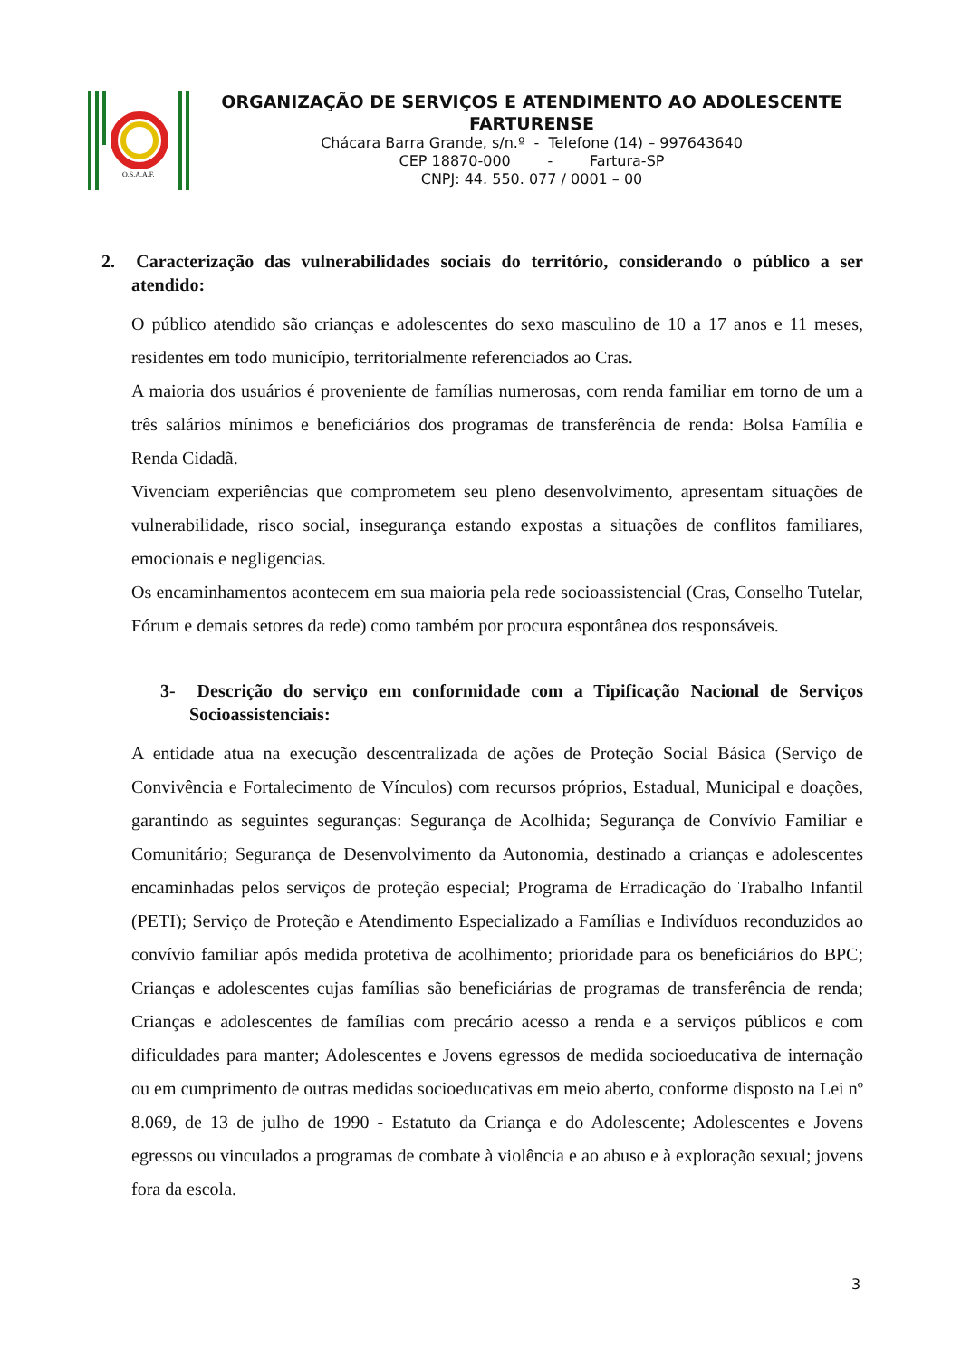O.S.A.A.F.
ORGANIZAÇÃO DE SERVIÇOS E ATENDIMENTO AO ADOLESCENTE FARTURENSE
Chácara Barra Grande, s/n.º - Telefone (14) – 997643640
CEP 18870-000 - Fartura-SP
CNPJ: 44. 550. 077 / 0001 – 00
2. Caracterização das vulnerabilidades sociais do território, considerando o público a ser atendido:
O público atendido são crianças e adolescentes do sexo masculino de 10 a 17 anos e 11 meses, residentes em todo município, territorialmente referenciados ao Cras.
A maioria dos usuários é proveniente de famílias numerosas, com renda familiar em torno de um a três salários mínimos e beneficiários dos programas de transferência de renda: Bolsa Família e Renda Cidadã.
Vivenciam experiências que comprometem seu pleno desenvolvimento, apresentam situações de vulnerabilidade, risco social, insegurança estando expostas a situações de conflitos familiares, emocionais e negligencias.
Os encaminhamentos acontecem em sua maioria pela rede socioassistencial (Cras, Conselho Tutelar, Fórum e demais setores da rede) como também por procura espontânea dos responsáveis.
3- Descrição do serviço em conformidade com a Tipificação Nacional de Serviços Socioassistenciais:
A entidade atua na execução descentralizada de ações de Proteção Social Básica (Serviço de Convivência e Fortalecimento de Vínculos) com recursos próprios, Estadual, Municipal e doações, garantindo as seguintes seguranças: Segurança de Acolhida; Segurança de Convívio Familiar e Comunitário; Segurança de Desenvolvimento da Autonomia, destinado a crianças e adolescentes encaminhadas pelos serviços de proteção especial; Programa de Erradicação do Trabalho Infantil (PETI); Serviço de Proteção e Atendimento Especializado a Famílias e Indivíduos reconduzidos ao convívio familiar após medida protetiva de acolhimento; prioridade para os beneficiários do BPC; Crianças e adolescentes cujas famílias são beneficiárias de programas de transferência de renda; Crianças e adolescentes de famílias com precário acesso a renda e a serviços públicos e com dificuldades para manter; Adolescentes e Jovens egressos de medida socioeducativa de internação ou em cumprimento de outras medidas socioeducativas em meio aberto, conforme disposto na Lei nº 8.069, de 13 de julho de 1990 - Estatuto da Criança e do Adolescente; Adolescentes e Jovens egressos ou vinculados a programas de combate à violência e ao abuso e à exploração sexual; jovens fora da escola.
3